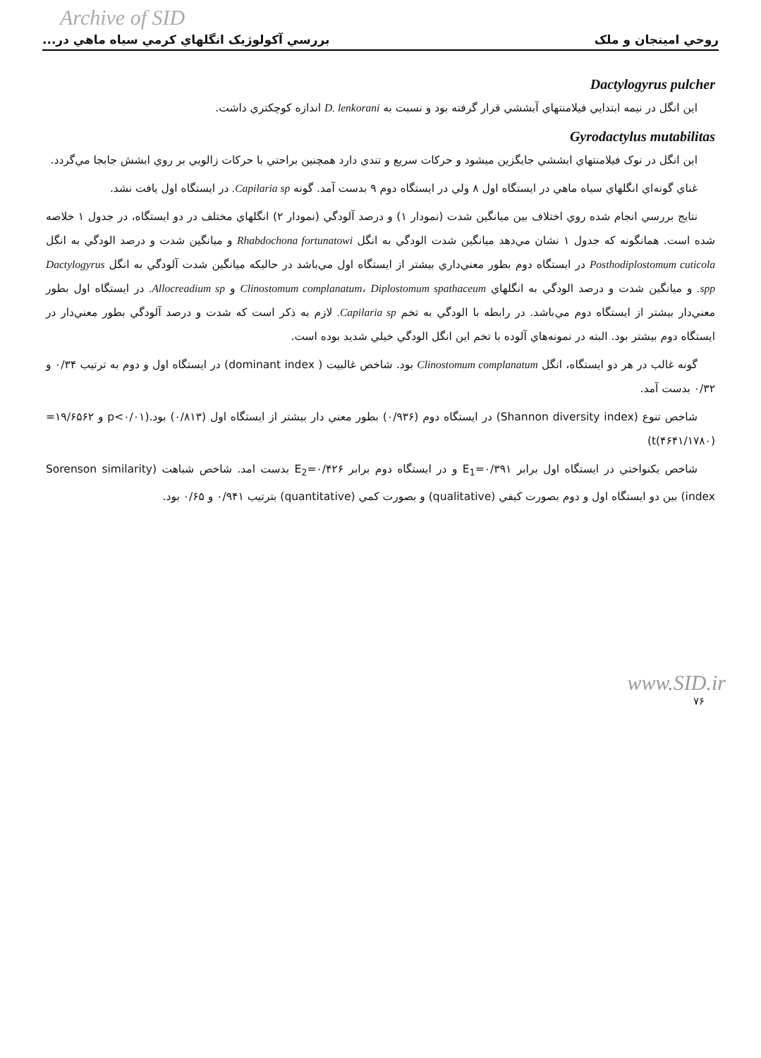Archive of SID
روحي امينجان و ملک بررسي آکولوژيک انگلهاي کرمي سياه ماهي در...
Dactylogyrus pulcher
اين انگل در نيمه ابتدايي فيلامنتهاي آبششي قرار گرفته بود و نسبت به D. lenkorani اندازه کوچکتري داشت.
Gyrodactylus mutabilitas
اين انگل در نوک فيلامنتهاي ابششي جايگزين ميشود و حرکات سريع و تندي دارد همچنين براحتي با حرکات زالويي بر روي ابشش جابجا مي‌گردد.
غناي گونه‌اي انگلهاي سياه ماهي در ايستگاه اول ۸ ولي در ايستگاه دوم ۹ بدست آمد. گونه Capilaria sp. در ايستگاه اول يافت نشد.
نتايج بررسي انجام شده روي اختلاف بين ميانگين شدت (نمودار ۱) و درصد آلودگي (نمودار ۲) انگلهاي مختلف در دو ايستگاه، در جدول ۱ خلاصه شده است. همانگونه که جدول ۱ نشان مي‌دهد ميانگين شدت الودگي به انگل Rhabdochona fortunatowi و ميانگين شدت و درصد الودگي به انگل Posthodiplostomum cuticola در ايستگاه دوم بطور معني‌داري بيشتر از ايستگاه اول مي‌باشد در حاليکه ميانگين شدت آلودگي به انگل Dactylogyrus spp. و ميانگين شدت و درصد الودگي به انگلهاي Clinostomum complanatum، Diplostomum spathaceum و Allocreadium sp. در ايستگاه اول بطور معني‌دار بيشتر از ايستگاه دوم مي‌باشد. در رابطه با الودگي به تخم Capilaria sp. لازم به ذکر است که شدت و درصد آلودگي بطور معني‌دار در ايستگاه دوم بيشتر بود. البته در نمونه‌هاي آلوده با تخم اين انگل الودگي خيلي شديد بوده است.
گونه غالب در هر دو ايستگاه، انگل Clinostomum complanatum بود. شاخص غالبيت ( dominant index) در ايستگاه اول و دوم به ترتيب ۰/۳۴ و ۰/۳۲ بدست آمد.
شاخص تنوع (Shannon diversity index) در ايستگاه دوم (۰/۹۳۶) بطور معني دار بيشتر از ايستگاه اول (۰/۸۱۳) بود.(p<۰/۰۱ و ۱۹/۶۵۶۲=(۴۶۴۱/۱۷۸۰)t)
شاخص يکنواختي در ايستگاه اول برابر E<sub>1</sub>=۰/۳۹۱ و در ايستگاه دوم برابر E<sub>2</sub>=۰/۴۲۶ بدست امد. شاخص شباهت (Sorenson similarity index) بين دو ايستگاه اول و دوم بصورت کيفي (qualitative) و بصورت کمي (quantitative) بترتيب ۰/۹۴۱ و ۰/۶۵ بود.
www.SID.ir
۷۶